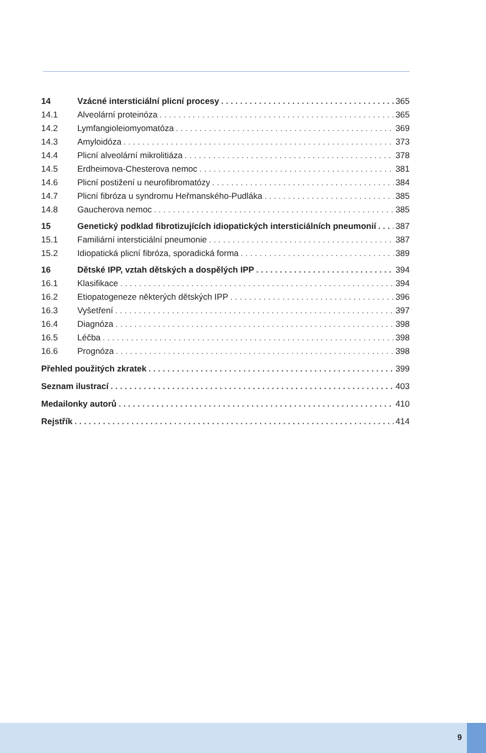14 Vzácné intersticiální plicní procesy 365
14.1 Alveolární proteinóza 365
14.2 Lymfangioleiomyomatóza 369
14.3 Amyloidóza 373
14.4 Plicní alveolární mikrolitiáza 378
14.5 Erdheimova-Chesterova nemoc 381
14.6 Plicní postižení u neurofibromatózy 384
14.7 Plicní fibróza u syndromu Heřmanského-Pudláka 385
14.8 Gaucherova nemoc 385
15 Genetický podklad fibrotizujících idiopatických intersticiálních pneumonií 387
15.1 Familiární intersticiální pneumonie 387
15.2 Idiopatická plicní fibróza, sporadická forma 389
16 Dětské IPP, vztah dětských a dospělých IPP 394
16.1 Klasifikace 394
16.2 Etiopatogeneze některých dětských IPP 396
16.3 Vyšetření 397
16.4 Diagnóza 398
16.5 Léčba 398
16.6 Prognóza 398
Přehled použitých zkratek 399
Seznam ilustrací 403
Medailonky autorů 410
Rejstřík 414
9